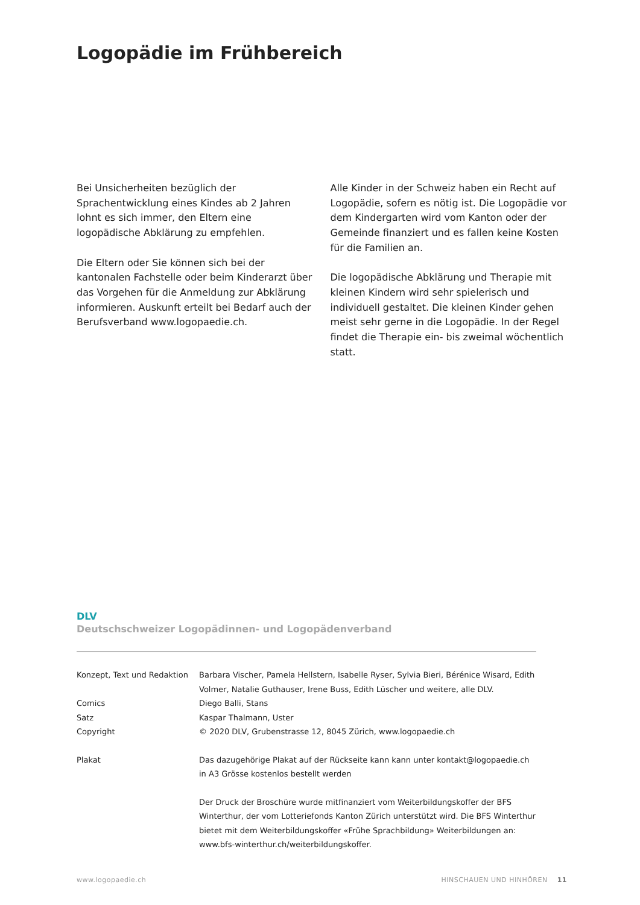Logopädie im Frühbereich
Bei Unsicherheiten bezüglich der Sprachentwicklung eines Kindes ab 2 Jahren lohnt es sich immer, den Eltern eine logopädische Abklärung zu empfehlen.
Die Eltern oder Sie können sich bei der kantonalen Fachstelle oder beim Kinderarzt über das Vorgehen für die Anmeldung zur Abklärung informieren. Auskunft erteilt bei Bedarf auch der Berufsverband www.logopaedie.ch.
Alle Kinder in der Schweiz haben ein Recht auf Logopädie, sofern es nötig ist. Die Logopädie vor dem Kindergarten wird vom Kanton oder der Gemeinde finanziert und es fallen keine Kosten für die Familien an.
Die logopädische Abklärung und Therapie mit kleinen Kindern wird sehr spielerisch und individuell gestaltet. Die kleinen Kinder gehen meist sehr gerne in die Logopädie. In der Regel findet die Therapie ein- bis zweimal wöchentlich statt.
DLV
Deutschschweizer Logopädinnen- und Logopädenverband
Konzept, Text und Redaktion
Barbara Vischer, Pamela Hellstern, Isabelle Ryser, Sylvia Bieri, Bérénice Wisard, Edith Volmer, Natalie Guthauser, Irene Buss, Edith Lüscher und weitere, alle DLV.
Comics Diego Balli, Stans
Satz Kaspar Thalmann, Uster
Copyright © 2020 DLV, Grubenstrasse 12, 8045 Zürich, www.logopaedie.ch
Plakat Das dazugehörige Plakat auf der Rückseite kann kann unter kontakt@logopaedie.ch in A3 Grösse kostenlos bestellt werden
Der Druck der Broschüre wurde mitfinanziert vom Weiterbildungskoffer der BFS Winterthur, der vom Lotteriefonds Kanton Zürich unterstützt wird. Die BFS Winterthur bietet mit dem Weiterbildungskoffer «Frühe Sprachbildung» Weiterbildungen an: www.bfs-winterthur.ch/weiterbildungskoffer.
www.logopaedie.ch HINSCHAUEN UND HINHÖREN 11